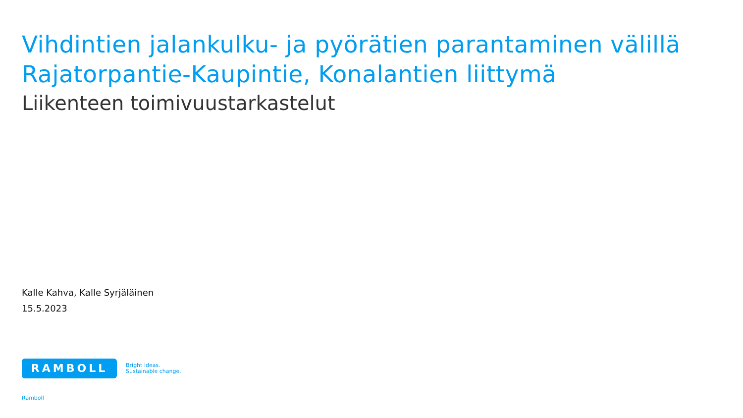Vihdintien jalankulku- ja pyörätien parantaminen välillä Rajatorpantie-Kaupintie, Konalantien liittymä
Liikenteen toimivuustarkastelut
Kalle Kahva, Kalle Syrjäläinen
15.5.2023
RAMBOLL
Bright ideas.
Sustainable change.
Ramboll